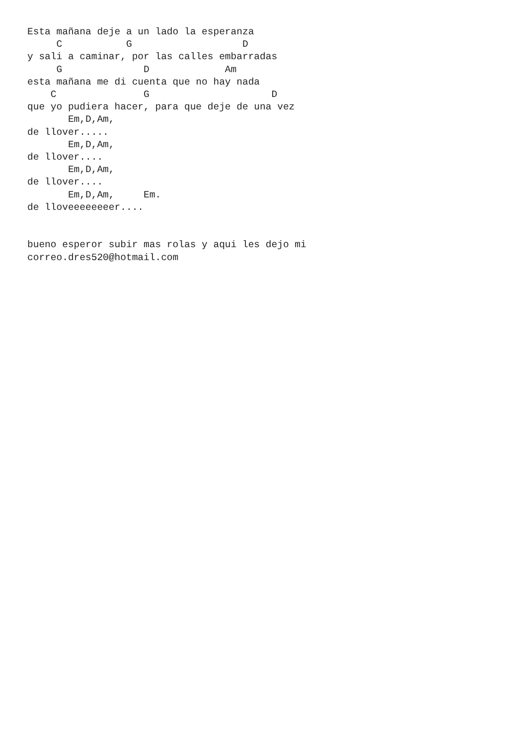Esta mañana deje a un lado la esperanza
     C           G                   D
y sali a caminar, por las calles embarradas
     G              D             Am
esta mañana me di cuenta que no hay nada
    C               G                     D
que yo pudiera hacer, para que deje de una vez
       Em,D,Am,
de llover.....
       Em,D,Am,
de llover....
       Em,D,Am,
de llover....
       Em,D,Am,     Em.
de lloveeeeeeeer....


bueno esperor subir mas rolas y aqui les dejo mi
correo.dres520@hotmail.com